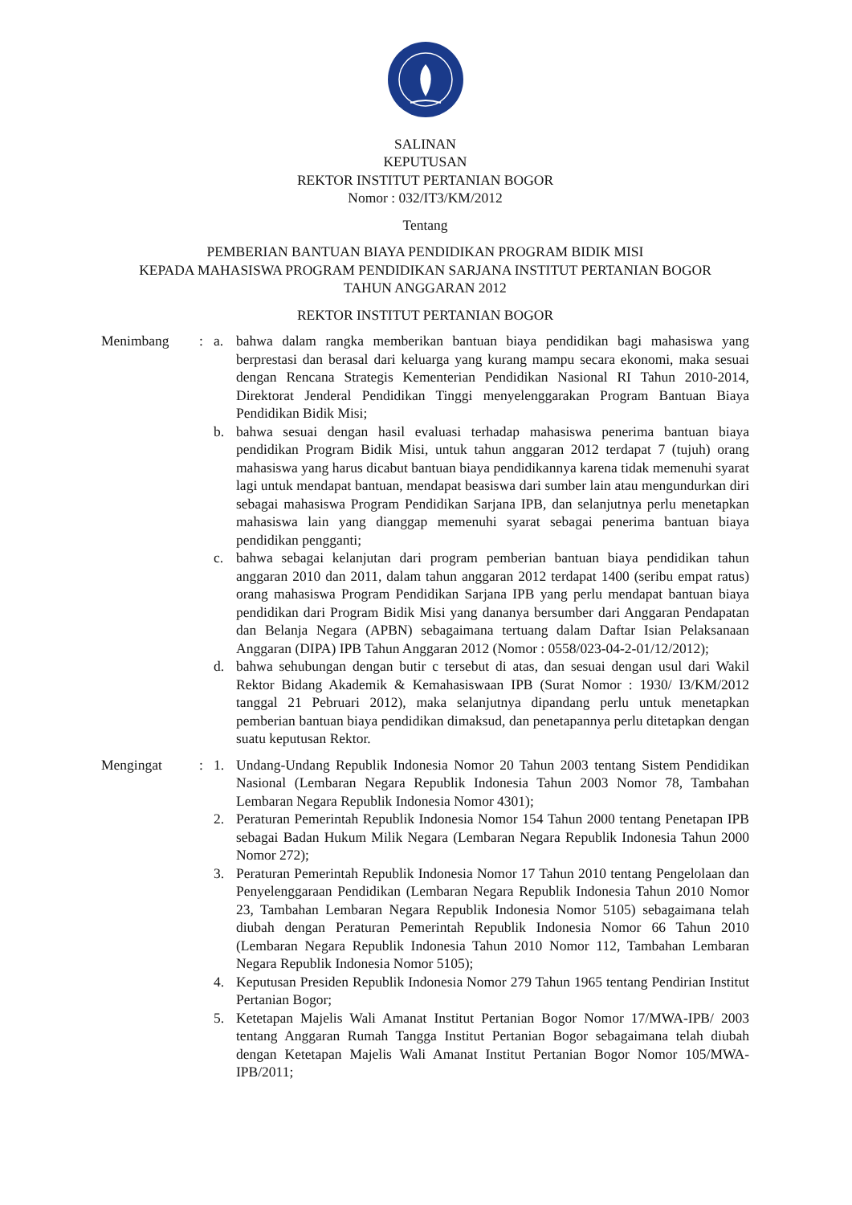SALINAN
KEPUTUSAN
REKTOR INSTITUT PERTANIAN BOGOR
Nomor : 032/IT3/KM/2012
Tentang
PEMBERIAN BANTUAN BIAYA PENDIDIKAN PROGRAM BIDIK MISI
KEPADA MAHASISWA PROGRAM PENDIDIKAN SARJANA INSTITUT PERTANIAN BOGOR
TAHUN ANGGARAN 2012
REKTOR INSTITUT PERTANIAN BOGOR
Menimbang : a. bahwa dalam rangka memberikan bantuan biaya pendidikan bagi mahasiswa yang berprestasi dan berasal dari keluarga yang kurang mampu secara ekonomi, maka sesuai dengan Rencana Strategis Kementerian Pendidikan Nasional RI Tahun 2010-2014, Direktorat Jenderal Pendidikan Tinggi menyelenggarakan Program Bantuan Biaya Pendidikan Bidik Misi;
b. bahwa sesuai dengan hasil evaluasi terhadap mahasiswa penerima bantuan biaya pendidikan Program Bidik Misi, untuk tahun anggaran 2012 terdapat 7 (tujuh) orang mahasiswa yang harus dicabut bantuan biaya pendidikannya karena tidak memenuhi syarat lagi untuk mendapat bantuan, mendapat beasiswa dari sumber lain atau mengundurkan diri sebagai mahasiswa Program Pendidikan Sarjana IPB, dan selanjutnya perlu menetapkan mahasiswa lain yang dianggap memenuhi syarat sebagai penerima bantuan biaya pendidikan pengganti;
c. bahwa sebagai kelanjutan dari program pemberian bantuan biaya pendidikan tahun anggaran 2010 dan 2011, dalam tahun anggaran 2012 terdapat 1400 (seribu empat ratus) orang mahasiswa Program Pendidikan Sarjana IPB yang perlu mendapat bantuan biaya pendidikan dari Program Bidik Misi yang dananya bersumber dari Anggaran Pendapatan dan Belanja Negara (APBN) sebagaimana tertuang dalam Daftar Isian Pelaksanaan Anggaran (DIPA) IPB Tahun Anggaran 2012 (Nomor : 0558/023-04-2-01/12/2012);
d. bahwa sehubungan dengan butir c tersebut di atas, dan sesuai dengan usul dari Wakil Rektor Bidang Akademik & Kemahasiswaan IPB (Surat Nomor : 1930/ I3/KM/2012 tanggal 21 Pebruari 2012), maka selanjutnya dipandang perlu untuk menetapkan pemberian bantuan biaya pendidikan dimaksud, dan penetapannya perlu ditetapkan dengan suatu keputusan Rektor.
Mengingat : 1. Undang-Undang Republik Indonesia Nomor 20 Tahun 2003 tentang Sistem Pendidikan Nasional (Lembaran Negara Republik Indonesia Tahun 2003 Nomor 78, Tambahan Lembaran Negara Republik Indonesia Nomor 4301);
2. Peraturan Pemerintah Republik Indonesia Nomor 154 Tahun 2000 tentang Penetapan IPB sebagai Badan Hukum Milik Negara (Lembaran Negara Republik Indonesia Tahun 2000 Nomor 272);
3. Peraturan Pemerintah Republik Indonesia Nomor 17 Tahun 2010 tentang Pengelolaan dan Penyelenggaraan Pendidikan (Lembaran Negara Republik Indonesia Tahun 2010 Nomor 23, Tambahan Lembaran Negara Republik Indonesia Nomor 5105) sebagaimana telah diubah dengan Peraturan Pemerintah Republik Indonesia Nomor 66 Tahun 2010 (Lembaran Negara Republik Indonesia Tahun 2010 Nomor 112, Tambahan Lembaran Negara Republik Indonesia Nomor 5105);
4. Keputusan Presiden Republik Indonesia Nomor 279 Tahun 1965 tentang Pendirian Institut Pertanian Bogor;
5. Ketetapan Majelis Wali Amanat Institut Pertanian Bogor Nomor 17/MWA-IPB/ 2003 tentang Anggaran Rumah Tangga Institut Pertanian Bogor sebagaimana telah diubah dengan Ketetapan Majelis Wali Amanat Institut Pertanian Bogor Nomor 105/MWA-IPB/2011;